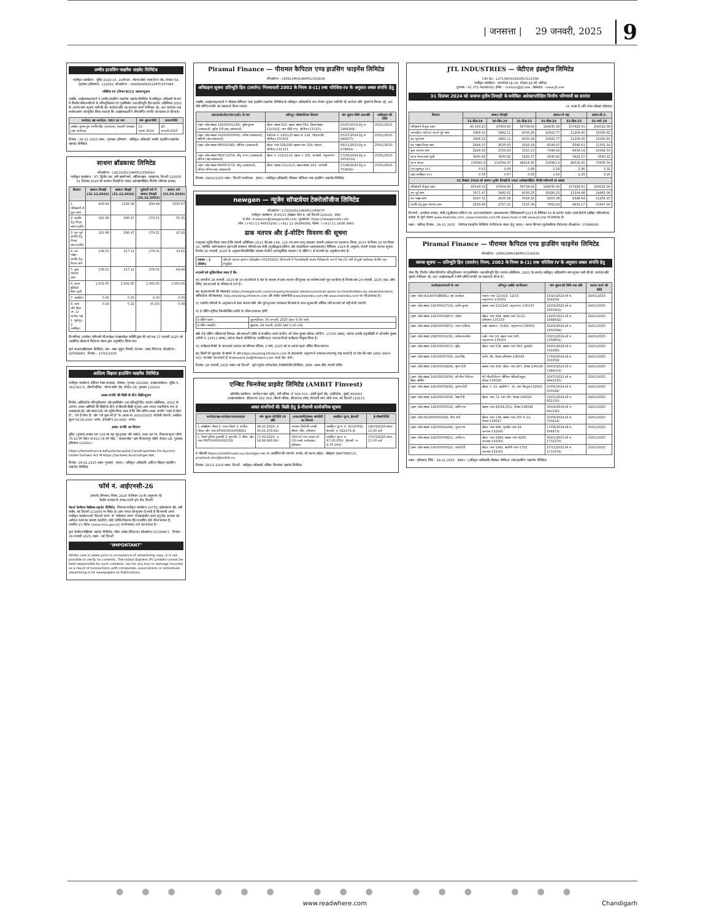| जनसत्ता | 29 जनवरी, 2025 9
उम्मीद हाउसिंग फाइनेंस प्राइवेट लिमिटेड
पंजीकृत कार्यालय : यूनिट 2019-14, 20वॉ तल, गोल्फ कोर्स एक्सटेंशन रोड, सेक्टर-58, गुरुग्राम (हरियाणा)- 122002. सीआईएन : U64990HR2016PTC057984
परिशिष्ट IV (नियम 8(1)) कब्जा सूचना
जबकि, अधोहस्ताक्षरकर्ता ने उम्मीद हाउसिंग फाइनेंस प्राइवेट लिमिटेड के प्राधिकृत अधिकारी के रूप में वित्तीय परिसम्पत्तियों के प्रतिभूतिकरण एवं पुनर्निर्माण तथा प्रतिभूति हित प्रवर्तन अधिनियम 2002 के अंतर्गत मांग सूचना जारी की थी। कर्जदार राशि का भुगतान करने में विफल रहे, अतः कर्जदार तथा सर्वसाधारण को सूचित किया जाता है कि अधोहस्ताक्षरी ने नीचे वर्णित संपत्ति का कब्जा ले लिया है।
| कर्जदार, सह-कर्जदार, गारंटर का नाम | मांग सूचना तिथि | कब्जा तिथि |
| --- | --- | --- |
| अशोक कुमार पुत्र स्वर्गीय सिंह (कर्जदार), सरदारी नामलाल (सह-कर्जदार) | 13-नवंबर-2024 | 20-जनवरी-2025 |
दिनांक : 29-01-2025 स्थान : गुरुग्राम, हरियाणा प्राधिकृत अधिकारी, उम्मीद हाउसिंग फाइनेंस प्राइवेट लिमिटेड
साधना ब्रॉडकास्ट लिमिटेड
सीआईएन : L92100DL1994PLC059093
पंजीकृत कार्यालय : 37, द्वितीय तल, रानी झांसी मार्ग, मोतिया खान, पहाड़गंज, दिल्ली-110055
31 दिसंबर 2024 को समाप्त तिमाही के एकल अलेखापरीक्षित वित्तीय परिणाम (लाख)
| विवरण | समाप्त तिमाही (31.12.2024) | समाप्त नौमाही (31.12.2024) | पूर्ववर्ती वर्ष में समाप्त तिमाही (31.12.2023) | समाप्त वर्ष (31.03.2024) |
| --- | --- | --- | --- | --- |
| 1. परिचालनों से कुल आय | 408.64 | 1102.09 | 206.49 | 1555.67 |
| 2. अवधि हेतु निवल लाभ/(हानि) | 181.68 | 286.47 | -179.21 | 55.31 |
| 3. कर पूर्व अवधि हेतु निवल लाभ/(हानि) | 181.68 | 286.47 | -179.21 | 47.92 |
| 4. कर पश्चात अवधि हेतु निवल लाभ | 138.51 | 217.11 | -179.01 | 33.61 |
| 5. कुल व्यापक आय | 138.51 | 217.11 | -179.01 | 84.90 |
| 6. प्रदत्त इक्विटी शेयर पूंजी | 1,002.65 | 1,002.65 | 1,002.65 | 1,002.65 |
| 7. आरक्षित | 0.00 | 0.00 | 0.00 | 0.00 |
| 8. आय प्रति शेयर (रु. 1/- प्रत्येक का) 1. मूलभूत 2. तरलीकृत | 0.14 | 0.22 | (0.10) | 0.08 |
टिप्पणियां: उपरोक्त परिणामों की समीक्षा लेखापरीक्षा समिति द्वारा की गई तथा 27 जनवरी 2025 को आयोजित बैठक में निदेशक मंडल द्वारा अनुमोदित किया गया।
कृते साधना ब्रॉडकास्ट लिमिटेड, नाम : बाल मुकुंद तिवारी, पदनाम : प्रबंध निदेशक, डीआईएन : 02566683 दिनांक : 27/01/2025
आदित्य बिड़ला हाउसिंग फाइनेंस लिमिटेड
पंजीकृत कार्यालय: इंडियन रेयान कंपाउंड, वेरावल, गुजरात 362266. शाखा कार्यालय: यूनिट नं. 301/301-ए, तीसरी मंजिल, गोल्फ कोर्स रोड, सेक्टर-28, गुरुग्राम 122022
अचल संपत्ति की बिक्री के लिए बिक्री सूचना
वित्तीय आस्तियों के प्रतिभूतिकरण और पुनर्निर्माण तथा प्रतिभूति हित प्रवर्तन अधिनियम, 2002 के अंतर्गत अचल आस्तियों की बिक्री के लिए ई-नीलामी बिक्री सूचना। आम जनता तथा विशेष रूप से उधारकर्ता(ओं) और गारंटर(ओं) को सूचित किया जाता है कि नीचे वर्णित अचल संपत्ति "जहां है जैसा है", "जो है जैसा है" और "जो कुछ भी है" के आधार पर 20/02/2025 को बेची जाएगी। आरक्षित मूल्य 50,00,000/- रुपये, ईएमडी 5,00,000/- रुपये।
अचल संपत्ति का विवरण
यूनिट (दुकान) संख्या एस-105 का वह पूरा टुकड़ा और पार्सल, प्रथम तल पर, जिसका सुपर एरिया 75.63 वर्ग मीटर या 813.78 वर्ग फीट, "सहारा मॉल" ग्राम सिकंदरपुर घोसी, सेक्टर-28, गुरुग्राम, हरियाणा-122001।
Https://Homefinance.Adityabirlacapital.Com/Properties-For-Auction-Under-Sarfaesi-Act या Https://Sarfaesi.Auctiontiger.Net
दिनांक- 29.01.2025 स्थान- गुरुग्राम हस्ता./- प्राधिकृत अधिकारी, आदित्य बिड़ला हाउसिंग फाइनेंस लिमिटेड
फॉर्म नं. आईएनसी-26
[कंपनी (निगमन) नियम, 2014 के नियम 30 के अनुसरण में]
केंद्रीय सरकार के समक्ष उत्तरी क्षेत्र बेंच, दिल्ली
मेसर्स केपीएच फैब्रिक्स प्राइवेट लिमिटेड, जिसका पंजीकृत कार्यालय 10750, झंडेवालान रोड, नबी करीम, नई दिल्ली-110055 पर स्थित है। आम जनता को सूचना दी जाती है कि कंपनी अपने पंजीकृत कार्यालय को "दिल्ली राज्य" से "हरियाणा राज्य" में स्थानांतरित करने हेतु केंद्र सरकार को आवेदन करने का प्रस्ताव करती है। कोई व्यक्ति जिसका हित प्रभावित होने की संभावना है, एमसीए-21 पोर्टल (www.mca.gov.in) पर शिकायत दर्ज कर सकता है।
कृते केपीएच फैब्रिक्स प्राइवेट लिमिटेड, गौरव अरोड़ा (निदेशक) डीआईएन 01159951 दिनांक : 29 जनवरी 2025, स्थान : नई दिल्ली
"IMPORTANT"
Whilst care is taken prior to acceptance of advertising copy, it is not possible to verify its contents. The Indian Express (P) Limited cannot be held responsible for such contents, nor for any loss or damage incurred as a result of transactions with companies, associations or individuals advertising in its newspapers or Publications.
Piramal Finance — पीरामल कैपिटल एण्ड हाउसिंग फाइनेंस लिमिटेड
सीआईएन : L65910MH1984PLC032639
अधिग्रहण सूचना प्रतिभूति हित (प्रवर्तन) नियमावली 2002 के नियम 8-(1) तथा परिशिष्ट-IV के अनुसार अचल संपत्ति हेतु
जबकि, अधोहस्ताक्षरकर्ता ने पीरामल कैपिटल एण्ड हाउसिंग फाइनेंस लिमिटेड के प्राधिकृत अधिकारी के रूप में मांग सूचना जारी की थी; कर्जदार राशि चुकाने में विफल रहे, अतः नीचे वर्णित संपत्ति का कब्जा ले लिया गया है।
| ऋणकर्ता(ओं)/गारंटर(ओं) के नाम | प्रतिभूत परिसंपत्ति का विवरण | मांग सूचना तिथि तथा राशि | अधिग्रहण की तिथि |
| --- | --- | --- | --- |
| (ऋण कोड संख्या 14100001136), सुरेश कुमार (उधारकर्ता), सुदेश देवी (सह-उधारकर्ता) | खेवट संख्या 523, खाता संख्या 793, किला संख्या 12//16/1, ग्राम मीठी नगर, सोनीपत-131101 | 20/05/2019 हेतु रु. 1968368/- | 25/01/2025 |
| (ऋण कोड संख्या 31200000009), राजेश (उधारकर्ता), सावित्री (सह-उधारकर्ता) | रेक्टेंगल नं. 120/125 खाता सं. 134, गोहाना रोड, सोनीपत-131301 | 25/07/2024 हेतु रु. 944207/- | 25/01/2025 |
| (ऋण कोड संख्या M0091546), सोनिया (उधारकर्ता) | खेवट नंबर 328/280 खसरा नंबर 334, गोहाना, सोनीपत-131101 | 08/11/2023 हेतु रु. 478682/- | 25/01/2025 |
| (ऋण कोड संख्या M0071974), सोनू भगत (उधारकर्ता), बनिता (सह-उधारकर्ता) | खेवट नं. 131/1113, खाता नं. 181, जगाधरी, यमुनानगर | 17/08/2024 हेतु रु. 1653010/- | 25/01/2025 |
| (ऋण कोड संख्या M0087273), सोनू (उधारकर्ता), बनिता बनिता (सह-उधारकर्ता) | खेवट संख्या 131//113, खाता संख्या 181, जगाधरी | 17/08/2024 हेतु रु. 753692/- | 25/01/2025 |
दिनांक: 29/01/2025 स्थान : दिल्ली-एनसीआर हस्ता./- (प्राधिकृत अधिकारी) पीरामल कैपिटल एण्ड हाउसिंग फाइनेंस लिमिटेड
newgen — न्यूजेन सॉफ्टवेयर टेक्नोलॉजीज लिमिटेड
सीआईएन : L72200DL1992PLC049074
पंजीकृत कार्यालय: ई-44/13 ओखला फेज-II, नई दिल्ली-110020, भारत
ई-मेल: investors@newgensoft.com, यूआरएल: https://newgensoft.com
फोन: (+91)-11-46533200, (+91)-11-26384060, फैक्स: (+91)-11-2638 3963
डाक मतपत्र और ई-वोटिंग विवरण की सूचना
एतद्द्वारा सूचित किया जाता है कि कंपनी अधिनियम, 2013 की धारा 108, 110 एवं अन्य लागू प्रावधान, कंपनी (प्रबंधन एवं प्रशासन) नियम, 2014 के नियम 20 एवं नियम 22, कॉर्पोरेट कार्य मंत्रालय द्वारा जारी सामान्य परिपत्रों तथा सेबी (सूचीबद्धता दायित्व और प्रकटीकरण आवश्यकताएं) विनियम, 2015 के अनुसार, कंपनी ने डाक मतपत्र सूचना दिनांक 20 जनवरी, 2025 के अनुसार निम्नलिखित प्रस्ताव के लिए इलेक्ट्रॉनिक माध्यम ("ई-वोटिंग") से सदस्यों का अनुमोदन मांगा है।
| प्रस्ताव – 1 (विशेष) | श्रीमती पद्मजा कृष्णन (डीआईएन:03155610) की कंपनी में गैर-कार्यकारी स्वतंत्र निदेशक के रूप में पांच (5) वर्षों के दूसरे कार्यकाल के लिए पुनः नियुक्ति |
सदस्यों को सूचित किया जाता है कि:
क) कंपनी ने 28 जनवरी, 2025 को उन सदस्यों को ई-मेल के माध्यम से डाक मतपत्र की सूचना का संप्रेषण कार्य पूरा कर लिया है जिनके नाम 24 जनवरी, 2025 (कट-ऑफ तिथि) तक सदस्यों के रजिस्टर में दर्ज हैं।
ख) सूचना कंपनी की वेबसाइट https://newgensoft.com/company/investor-relations/notices-given-to-shareholders-by-advertisement/, केफिनटेक की वेबसाइट http://evoting.kfintech.com और स्टॉक एक्सचेंजों www.bseindia.com तथा www.nseindia.com पर भी उपलब्ध है।
ग) एमसीए परिपत्रों के अनुपालन में डाक मतपत्र फॉर्म और पूर्व-भुगतान व्यवसाय लिफाफे के साथ सूचना की भौतिक प्रति सदस्यों को नहीं भेजी जाएगी।
घ) ई-वोटिंग सुविधा निम्नलिखित अवधि के दौरान उपलब्ध होगी:
| ई-वोटिंग प्रारंभ: | बृहस्पतिवार, 30 जनवरी, 2025 (प्रातः 9.00 बजे) |
| ई-वोटिंग समाप्ति: | शुक्रवार, 28 फरवरी, 2025 (सायं 5.00 बजे) |
बोर्ड ने ई-वोटिंग प्रक्रिया को निष्पक्ष और पारदर्शी तरीके से संचालित करने के लिए श्री देवेश कुमार वशिष्ठ (सीपी नं. 13700 धारक), पार्टनर उनकी अनुपस्थिति में श्री प्रवीन कुमार (सीपी नं. 13411 धारक), पार्टनर मैसर्स डीपीवी एंड एसोसिएट्स एलएलपी को संवीक्षक नियुक्त किया है।
ञ) संवीक्षक रिपोर्ट के साथ डाक मतपत्र का परिणाम रविवार, 2 मार्च, 2025 को या उससे पहले घोषित किया जाएगा।
झ) किसी भी पूछताछ के मामले में आप https://evoting.kfintech.com के डाउनलोड अनुभाग में उपलब्ध एफएक्यू देख सकते हैं या टोल फ्री नंबर 1800-3094-001 पर कॉल कर सकते हैं या einward.ris@kfintech.com पर ई-मेल भेजें।
दिनांक: 28 जनवरी, 2025 स्थान: नई दिल्ली कृते न्यूजेन सॉफ्टवेयर टेक्नोलॉजीज लिमिटेड, हस्ता/- अमन मौर्य, कंपनी सचिव
एम्बिट फिनवेस्ट प्राइवेट लिमिटेड (AMBIT Finvest)
कॉरपोरेट कार्यालय: कन्वेंशन चाल स्ट्रीट, 5वीं मंजिल, ई 506-510, अंधेरी-कुर्ला रोड, अंधेरी ईस्ट, मुंबई-400093
शाखा कार्यालय: डीएलएफ 352-354, तीसरी मंजिल, डीएलएफ टॉवर, शिवाजी मार्ग, मोती नगर, नई दिल्ली 110015
अचल संपत्तियों की बिक्री हेतु ई-नीलामी सार्वजनिक सूचना
| कर्जदार/सह-कर्जदार/जमानतदाता | मांग सूचना की तिथि एवं राशि | अचल संपत्ति/बंधक संपत्तियों का विवरण | आरक्षित मूल्य, ईएमडी | ई-नीलामी तिथि |
| --- | --- | --- | --- | --- |
| 1. लच्छीराम गोयल 2. रजत गोयल 3. अनीता गोयल, लोन नंबर KTH000000058821 | 08.10.2024, रु. 35,61,478.82/- | नरवाना जिले की एमसी सीमाएं जींद, हरियाणा | आरक्षित मूल्य: रु. 6216764/-, ईएमडी: रु. 621676.4/- | 18/03/2025 समय: 11:00 बजे |
| 1. मैसर्स पुनिया ट्रांसपोर्ट 2. शुभदीप 3. सीमा, लोन नंबर PNT000000022318 | 17.09.2024, रु. 18,89,983.80/- | 300 वर्ग गज मकान (0-10) मरले, फतेहाबाद, हरियाणा | आरक्षित मूल्य: रु. 67,00,000/-, ईएमडी: रु. 6,70,000/- | 17/03/2025 समय: 11:00 बजे |
ई-नीलामी https://ambitfinvest.auctiontiger.net पर आयोजित की जाएगी। संपर्क: श्री प्रशांत ओहल, मोबाइल 9987580515, prashant.ohal@ambit.co.
दिनांक: 28-01-2025 स्थान: दिल्ली प्राधिकृत अधिकारी, एम्बिट फिनवेस्ट प्राइवेट लिमिटेड
JTL INDUSTRIES — जेटीएल इंडस्ट्रीज लिमिटेड
CIN No : L27106CH1991PLC011536
पंजीकृत कार्यालय : एससीओ 18-19, सेक्टर 28-सी, चंडीगढ़
दूरभाष : 91 172 4668000, ईमेल : contact@jtl.one, वेबसाइट : www.jtl.one
31 दिसंबर 2024 को समाप्त तृतीय तिमाही के समेकित अलेखापरीक्षित वित्तीय परिणामों का सारांश
(रु. लाख में, प्रति शेयर आँकड़ा छोड़कर)
| विवरण | समाप्त तिमाही | | | समाप्त नौ माह | | समाप्त वि.व. |
| --- | --- | --- | --- | --- | --- | --- |
| | 31-दिस-24 | 30-सित-24 | 31-दिस-23 | 31-दिस-24 | 31-दिस-23 | 31-मार्च-24 |
| परिचालनों से कुल आय | 45,143.23 | 47954.80 | 56738.64 | 144635.92 | 157428.91 | 204022.89 |
| अपवादित मदों एवं कर से पूर्व लाभ | 3368.52 | 3482.11 | 4033.28 | 10922.77 | 11204.45 | 15020.81 |
| कर पूर्व लाभ | 3368.52 | 3482.11 | 4033.28 | 10922.77 | 11204.45 | 15020.81 |
| कर पश्चात निवल लाभ | 2494.27 | 2635.60 | 3018.19 | 8199.97 | 8346.61 | 11301.14 |
| कुल व्यापक आय | 2226.93 | 2726.83 | 3115.13 | 7949.42 | 8634.14 | 10692.50 |
| प्रदत्त समता अंश पूंजी | 3930.82 | 3930.82 | 3422.27 | 3930.82 | 3422.27 | 3540.22 |
| अन्य समता | 116991.8 | 114764.37 | 48518.45 | 116991.8 | 48518.45 | 73935.59 |
| (क) मूलभूत (रु.) | 0.63 | 0.69 | 0.89 | 2.18 | 2.46 | 3.32 |
| (ख) तरलीकृत (रु.) | 0.56 | 0.67 | 0.83 | 1.93 | 2.29 | 3.26 |
| 31 दिसंबर 2024 को समाप्त तृतीय तिमाही के एकल अलेखापरीक्षित वित्तीय परिणामों का सारांश | | | | | | |
| परिचालनों से कुल आय | 45143.23 | 47954.80 | 56738.64 | 144635.92 | 157428.91 | 204022.89 |
| कर पूर्व लाभ | 3371.47 | 3482.62 | 4033.23 | 10926.23 | 11204.48 | 14961.09 |
| कर पश्चात लाभ | 2497.31 | 2635.98 | 3018.16 | 8203.38 | 8346.64 | 11256.45 |
| अवधि हेतु कुल व्यापक आय | 2229.96 | 2727.21 | 3115.09 | 7952.84 | 8634.17 | 10647.80 |
टिप्पणी : उपरोक्त सारांश, सेबी (सूचीकरण दायित्व एवं अन्य प्रकटीकरण आवश्यकताएं) विनियमावली 2015 के विनियम 33 के अंतर्गत स्टॉक एक्सचेंजों में दाखिल परिणामों का सारांश है। पूर्ण प्रारूप www.bseindia.com, www.nseindia.com एवं www.msei.in तथा www.jtl.one पर उपलब्ध है।
स्थान : चंडीगढ़ दिनांक : 28-01-2025 जेटीएल इंडस्ट्रीज लिमिटेड के निदेशक मंडल हेतु, हस्ता./- प्रणव सिंगला (पूर्णकालिक निदेशक) डीआईएन : 07898093
Piramal Finance — पीरामल कैपिटल एण्ड हाउसिंग फाइनेंस लिमिटेड
सीआईएन : L65910MH1984PLC032639
कब्जा सूचना — प्रतिभूति हित (प्रवर्तन) नियम, 2002 के नियम 8-(1) तथा परिशिष्ट IV के अनुसार अचल संपत्ति हेतु
जैसा कि, वित्तीय परिसंपत्तियों के प्रतिभूतिकरण एवं पुनर्निर्माण तथा प्रतिभूति हित प्रवर्तन अधिनियम, 2002 के अंतर्गत प्राधिकृत अधिकारी ने मांग सूचना जारी की थी; कर्जदार राशि चुकाने में विफल रहे, अतः अधोहस्ताक्षरी ने नीचे वर्णित संपत्ति का कब्जा ले लिया है।
| कर्जदार/जमानती के नाम | प्रतिभूत आस्ति का विवरण | मांग सूचना की तिथि तथा राशि | कब्जा करने की तिथि |
| --- | --- | --- | --- |
| (ऋण कोड HLSA0003B6B1), सह-कर्जदार | मकान नंबर 12/14/2, 12/15, यमुनानगर-135001 | 16/10/2024 को रु. 319156/- | 24/01/2025 |
| (ऋण कोड संख्या 14100001714), प्रदीप कुमार | खसरा नंबर 210/243, यमुनानगर-135133 | 22/02/2022 को रु. 2355903/- | 24/01/2025 |
| (ऋण कोड संख्या 14100003267), राकेश | खेवट नंबर 394, खसरा नंबर 51/11, हरियाणा-135133 | 12/05/2021 को रु. 1648642/- | 24/01/2025 |
| (ऋण कोड संख्या 29200000851), राजन भाटिया | प्लॉट खसरा नं.-5//8/1, यमुनानगर-135003 | 22/04/2024 को रु. 1850099/- | 24/01/2025 |
| (ऋण कोड संख्या 29200001232), राकेश कम्बोज | प्लॉट नंबर 19, खाता नंबर 345, यमुनानगर-135001 | 03/01/2024 को रु. 1258851/- | 24/01/2025 |
| (ऋण कोड संख्या 14100001817), सुरेंद्र | खेवट नंबर 536, खसरा नंबर 593, कुरुक्षेत्र | 23/05/2022 को रु. 791085/- | 23/01/2025 |
| (ऋण कोड संख्या 14100005729), इन्द्रा सिंह | कपेंट रोड, कैथल हरियाणा-136026 | 17/08/2024 को रु. 330358/- | 24/01/2025 |
| (ऋण कोड संख्या 14100002429), सुमन देवी | खसरा नंबर 400, खेवट नंबर 267, कैथल-136026 | 26/03/2024 को रु. 1384013/- | 24/01/2025 |
| (ऋण कोड संख्या 14100001839), श्री गीता निकेतन शिक्षा समिति | श्री गीता निकेतन सीनियर सेकेंडरी स्कूल, कैथल-136026 | 20/07/2021 को रु. 4641525/- | 25/01/2025 |
| (ऋण कोड संख्या 14100005838), कृष्णा देवी | खेवट नं. 10, खतौनी नं. 10, ग्राम सैदपुरा-132001 | 25/06/2024 को रु. 503392/- | 24/01/2025 |
| (ऋण कोड संख्या 14100003259), रेखा देवी | खेवट नंबर 72, ग्राम डोंग, कैथल-136026 | 16/01/2024 को रु. 852120/- | 24/01/2025 |
| (ऋण कोड संख्या 14100005518), संदीप एस | खसरा नंबर 45/24,25/1, कैथल-136044 | 30/04/2019 को रु. 891330/- | 24/01/2025 |
| (ऋण कोड HLSA00001628), रीना रानी | खेवट नंबर 136, खसरा नंबर 255-4-12, कैथल-136027 | 25/06/2024 को रु. 530424/- | 24/01/2025 |
| (ऋण कोड संख्या 14100004199), पूनम एस | खेवट नंबर 986, मुस्तील नंबर 24, करनाल-132040 | 17/08/2024 को रु. 564973/- | 25/01/2025 |
| (ऋण कोड संख्या 14100000821), अनीता ए | खेवट नंबर 2484, खसरा नंबर 4200, करनाल-132001 | 30/01/2023 को रु. 1772270/- | 23/01/2025 |
| (ऋण कोड संख्या 14100000522), राजो देवी | खेवट नंबर 1445, खतौनी नंबर 1752, करनाल-132001 | 27/12/2022 को रु. 1711674/- | 25/01/2025 |
स्थान : हरियाणा, तिथि : 29.01.2025 हस्ता./- (अधिकृत प्राधिकारी) पीरामल कैपिटल एण्ड हाउसिंग फाइनेंस लिमिटेड
●●● ●●● ●●● ●●● ●●●
www.readwhere.com Chandigarh